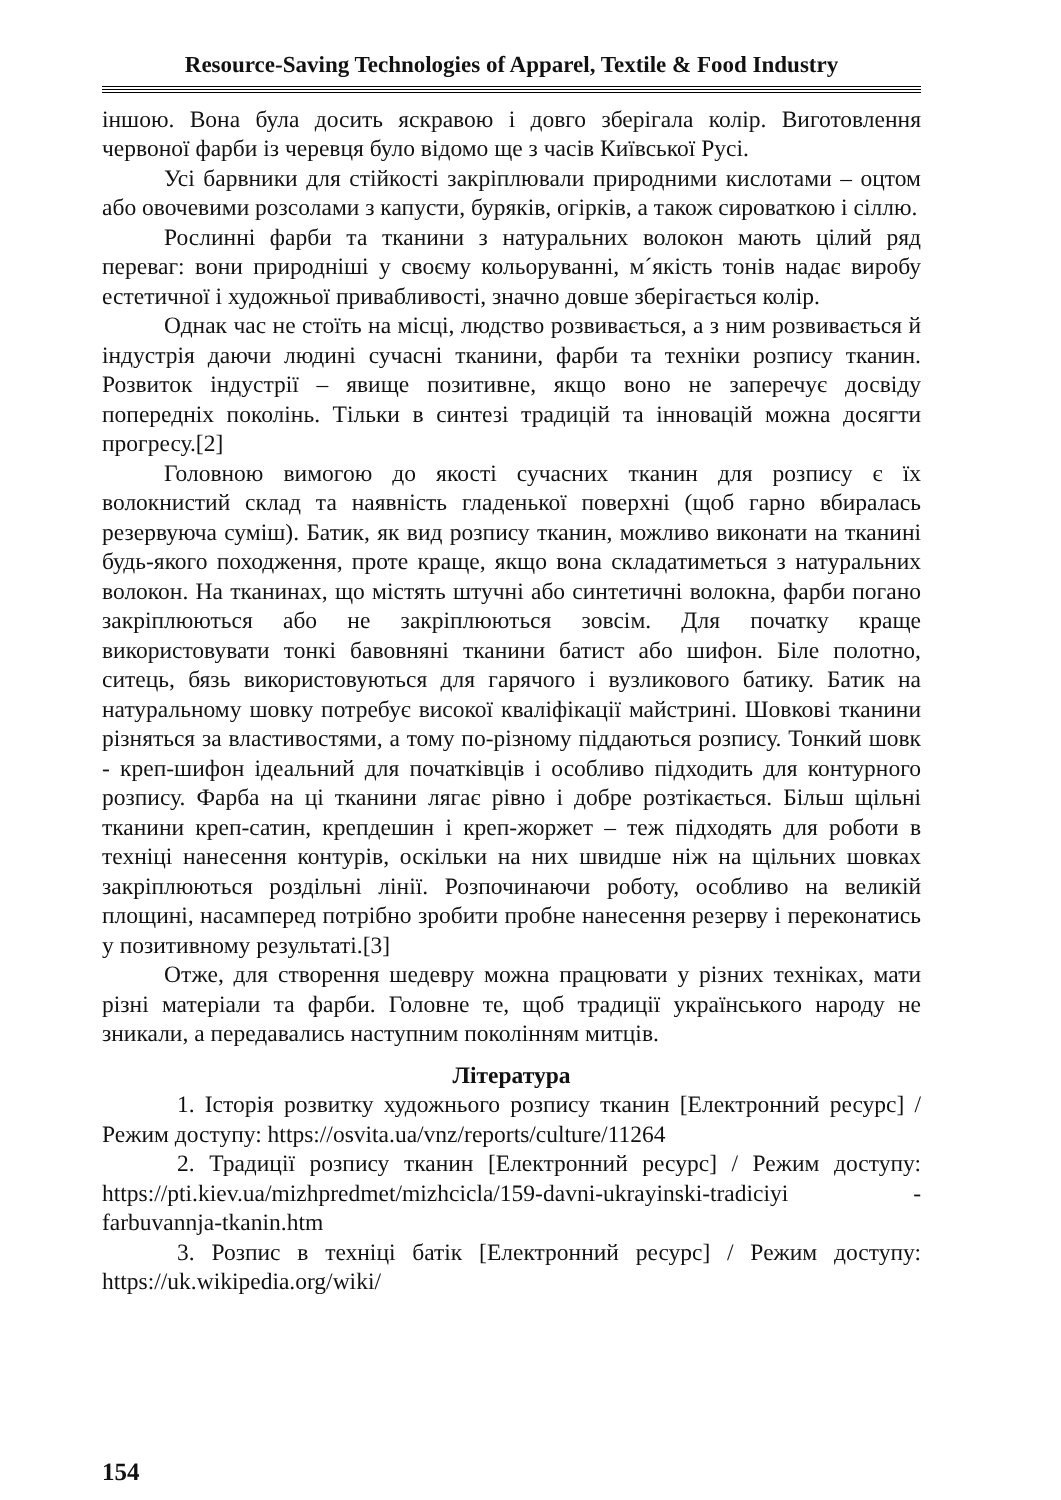Resource-Saving Technologies of Apparel, Textile & Food Industry
іншою. Вона була досить яскравою і довго зберігала колір. Виготовлення червоної фарби із черевця було відомо ще з часів Київської Русі.
Усі барвники для стійкості закріплювали природними кислотами – оцтом або овочевими розсолами з капусти, буряків, огірків, а також сироваткою і сіллю.
Рослинні фарби та тканини з натуральних волокон мають цілий ряд переваг: вони природніші у своєму кольоруванні, м´якість тонів надає виробу естетичної і художньої привабливості, значно довше зберігається колір.
Однак час не стоїть на місці, людство розвивається, а з ним розвивається й індустрія даючи людині сучасні тканини, фарби та техніки розпису тканин. Розвиток індустрії – явище позитивне, якщо воно не заперечує досвіду попередніх поколінь. Тільки в синтезі традицій та інновацій можна досягти прогресу.[2]
Головною вимогою до якості сучасних тканин для розпису є їх волокнистий склад та наявність гладенької поверхні (щоб гарно вбиралась резервуюча суміш). Батик, як вид розпису тканин, можливо виконати на тканині будь-якого походження, проте краще, якщо вона складатиметься з натуральних волокон. На тканинах, що містять штучні або синтетичні волокна, фарби погано закріплюються або не закріплюються зовсім. Для початку краще використовувати тонкі бавовняні тканини батист або шифон. Біле полотно, ситець, бязь використовуються для гарячого і вузликового батику. Батик на натуральному шовку потребує високої кваліфікації майстрині. Шовкові тканини різняться за властивостями, а тому по-різному піддаються розпису. Тонкий шовк - креп-шифон ідеальний для початківців і особливо підходить для контурного розпису. Фарба на ці тканини лягає рівно і добре розтікається. Більш щільні тканини креп-сатин, крепдешин і креп-жоржет – теж підходять для роботи в техніці нанесення контурів, оскільки на них швидше ніж на щільних шовках закріплюються роздільні лінії. Розпочинаючи роботу, особливо на великій площині, насамперед потрібно зробити пробне нанесення резерву і переконатись у позитивному результаті.[3]
Отже, для створення шедевру можна працювати у різних техніках, мати різні матеріали та фарби. Головне те, щоб традиції українського народу не зникали, а передавались наступним поколінням митців.
Література
1. Історія розвитку художнього розпису тканин [Електронний ресурс] / Режим доступу: https://osvita.ua/vnz/reports/culture/11264
2. Традиції розпису тканин [Електронний ресурс] / Режим доступу: https://pti.kiev.ua/mizhpredmet/mizhcicla/159-davni-ukrayinski-tradiciyi - farbuvannja-tkanin.htm
3. Розпис в техніці батік [Електронний ресурс] / Режим доступу: https://uk.wikipedia.org/wiki/
154